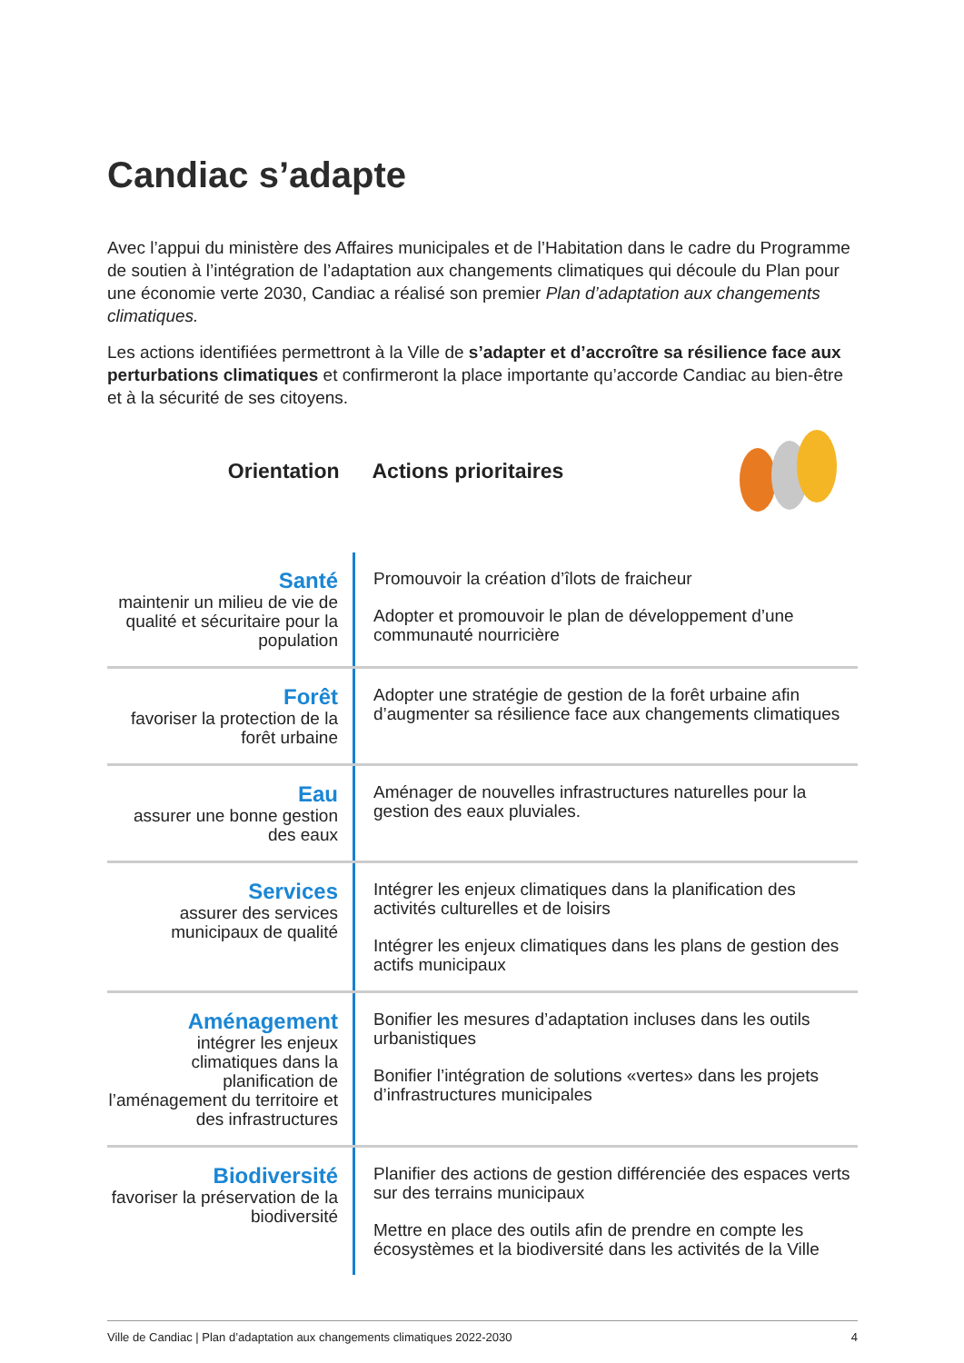Candiac s’adapte
Avec l’appui du ministère des Affaires municipales et de l’Habitation dans le cadre du Programme de soutien à l’intégration de l’adaptation aux changements climatiques qui découle du Plan pour une économie verte 2030, Candiac a réalisé son premier Plan d’adaptation aux changements climatiques.
Les actions identifiées permettront à la Ville de s’adapter et d’accroître sa résilience face aux perturbations climatiques et confirmeront la place importante qu’accorde Candiac au bien-être et à la sécurité de ses citoyens.
| Orientation | Actions prioritaires |
| --- | --- |
| Santé maintenir un milieu de vie de qualité et sécuritaire pour la population | Promouvoir la création d’îlots de fraicheur Adopter et promouvoir le plan de développement d’une communauté nourricière |
| Forêt favoriser la protection de la forêt urbaine | Adopter une stratégie de gestion de la forêt urbaine afin d’augmenter sa résilience face aux changements climatiques |
| Eau assurer une bonne gestion des eaux | Aménager de nouvelles infrastructures naturelles pour la gestion des eaux pluviales. |
| Services assurer des services municipaux de qualité | Intégrer les enjeux climatiques dans la planification des activités culturelles et de loisirs Intégrer les enjeux climatiques dans les plans de gestion des actifs municipaux |
| Aménagement intégrer les enjeux climatiques dans la planification de l’aménagement du territoire et des infrastructures | Bonifier les mesures d’adaptation incluses dans les outils urbanistiques Bonifier l’intégration de solutions «vertes» dans les projets d’infrastructures municipales |
| Biodiversité favoriser la préservation de la biodiversité | Planifier des actions de gestion différenciée des espaces verts sur des terrains municipaux Mettre en place des outils afin de prendre en compte les écosystèmes et la biodiversité dans les activités de la Ville |
Ville de Candiac | Plan d’adaptation aux changements climatiques 2022-2030 4